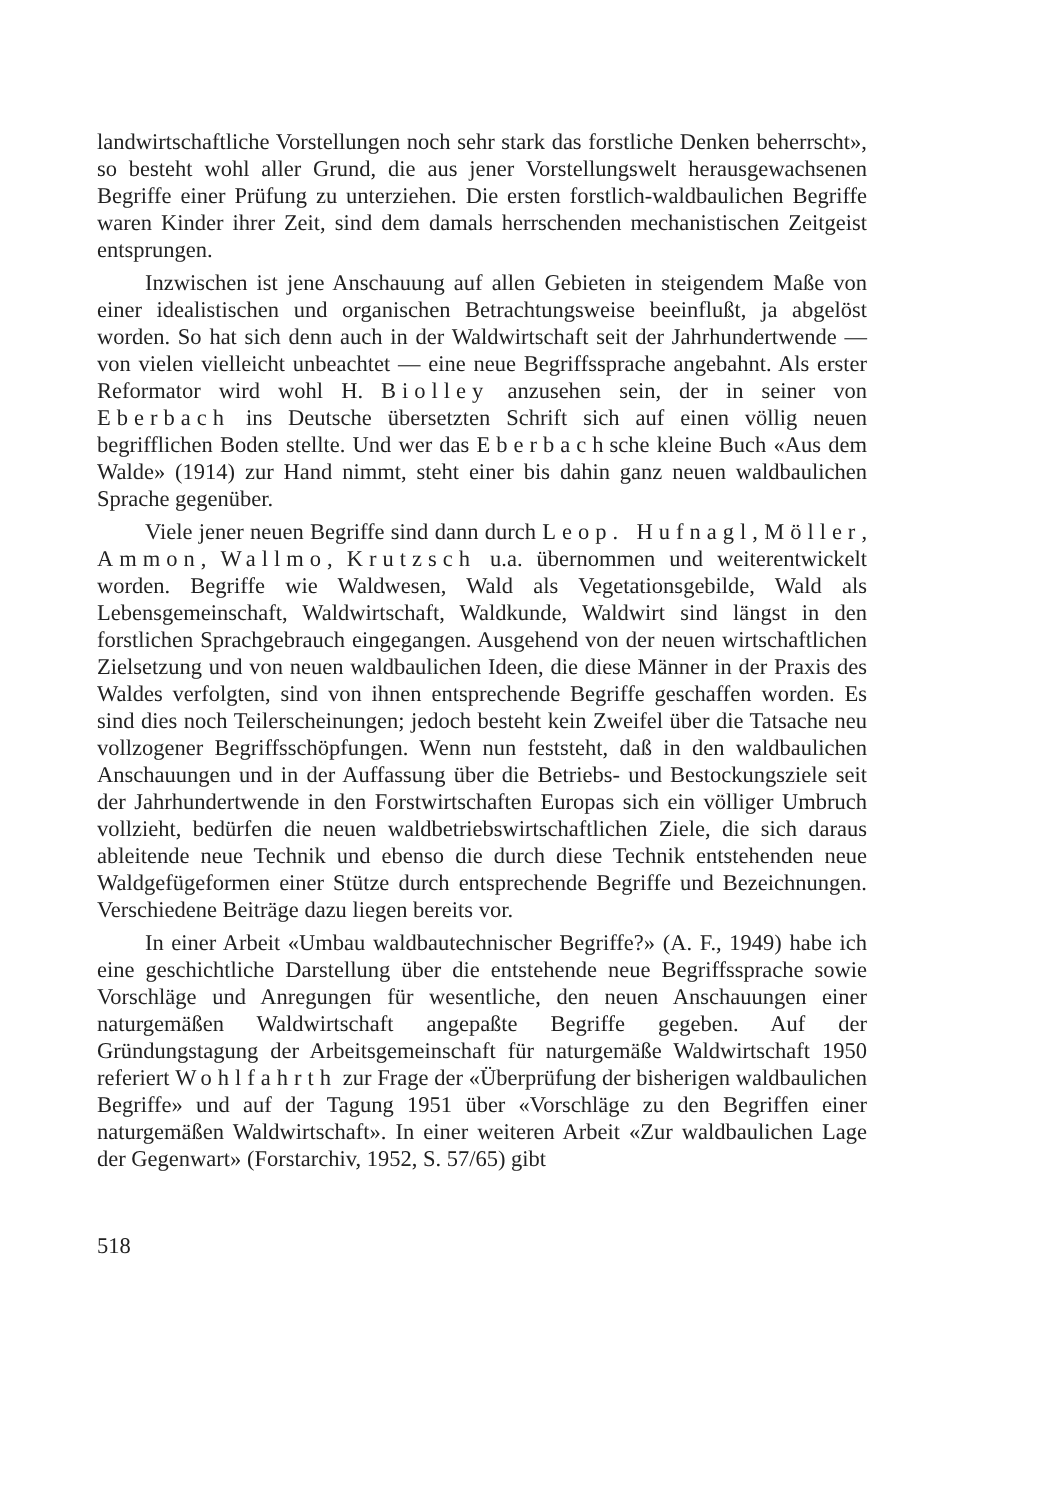landwirtschaftliche Vorstellungen noch sehr stark das forstliche Denken beherrscht», so besteht wohl aller Grund, die aus jener Vorstellungswelt herausgewachsenen Begriffe einer Prüfung zu unterziehen. Die ersten forstlich-waldbaulichen Begriffe waren Kinder ihrer Zeit, sind dem damals herrschenden mechanistischen Zeitgeist entsprungen.
Inzwischen ist jene Anschauung auf allen Gebieten in steigendem Maße von einer idealistischen und organischen Betrachtungsweise beeinflußt, ja abgelöst worden. So hat sich denn auch in der Waldwirtschaft seit der Jahrhundertwende — von vielen vielleicht unbeachtet — eine neue Begriffssprache angebahnt. Als erster Reformator wird wohl H. Biolley anzusehen sein, der in seiner von Eberbach ins Deutsche übersetzten Schrift sich auf einen völlig neuen begrifflichen Boden stellte. Und wer das Eberbachsche kleine Buch «Aus dem Walde» (1914) zur Hand nimmt, steht einer bis dahin ganz neuen waldbaulichen Sprache gegenüber.
Viele jener neuen Begriffe sind dann durch Leop. Hufnagl, Möller, Ammon, Wallmo, Krutzsch u.a. übernommen und weiterentwickelt worden. Begriffe wie Waldwesen, Wald als Vegetationsgebilde, Wald als Lebensgemeinschaft, Waldwirtschaft, Waldkunde, Waldwirt sind längst in den forstlichen Sprachgebrauch eingegangen. Ausgehend von der neuen wirtschaftlichen Zielsetzung und von neuen waldbaulichen Ideen, die diese Männer in der Praxis des Waldes verfolgten, sind von ihnen entsprechende Begriffe geschaffen worden. Es sind dies noch Teilerscheinungen; jedoch besteht kein Zweifel über die Tatsache neu vollzogener Begriffsschöpfungen. Wenn nun feststeht, daß in den waldbaulichen Anschauungen und in der Auffassung über die Betriebs- und Bestockungsziele seit der Jahrhundertwende in den Forstwirtschaften Europas sich ein völliger Umbruch vollzieht, bedürfen die neuen waldbetriebswirtschaftlichen Ziele, die sich daraus ableitende neue Technik und ebenso die durch diese Technik entstehenden neue Waldgefügeformen einer Stütze durch entsprechende Begriffe und Bezeichnungen. Verschiedene Beiträge dazu liegen bereits vor.
In einer Arbeit «Umbau waldbautechnischer Begriffe?» (A. F., 1949) habe ich eine geschichtliche Darstellung über die entstehende neue Begriffssprache sowie Vorschläge und Anregungen für wesentliche, den neuen Anschauungen einer naturgemäßen Waldwirtschaft angepaßte Begriffe gegeben. Auf der Gründungstagung der Arbeitsgemeinschaft für naturgemäße Waldwirtschaft 1950 referiert Wohlfahrth zur Frage der «Überprüfung der bisherigen waldbaulichen Begriffe» und auf der Tagung 1951 über «Vorschläge zu den Begriffen einer naturgemäßen Waldwirtschaft». In einer weiteren Arbeit «Zur waldbaulichen Lage der Gegenwart» (Forstarchiv, 1952, S. 57/65) gibt
518